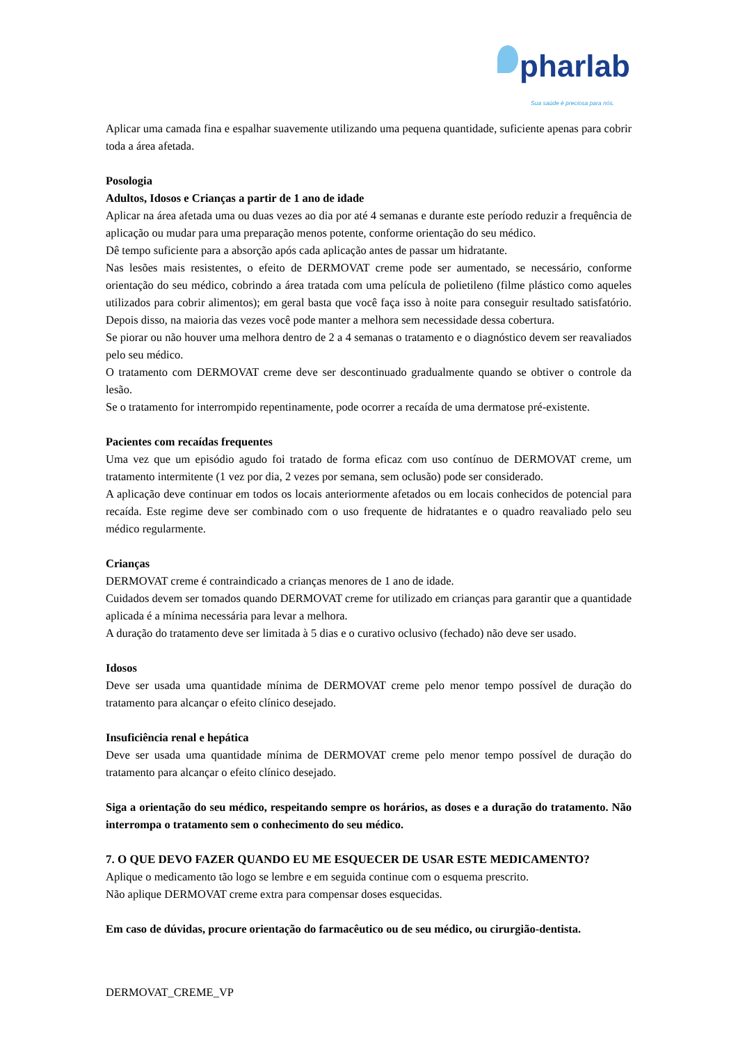pharlab
Sua saúde é preciosa para nós.
Aplicar uma camada fina e espalhar suavemente utilizando uma pequena quantidade, suficiente apenas para cobrir toda a área afetada.
Posologia
Adultos, Idosos e Crianças a partir de 1 ano de idade
Aplicar na área afetada uma ou duas vezes ao dia por até 4 semanas e durante este período reduzir a frequência de aplicação ou mudar para uma preparação menos potente, conforme orientação do seu médico.
Dê tempo suficiente para a absorção após cada aplicação antes de passar um hidratante.
Nas lesões mais resistentes, o efeito de DERMOVAT creme pode ser aumentado, se necessário, conforme orientação do seu médico, cobrindo a área tratada com uma película de polietileno (filme plástico como aqueles utilizados para cobrir alimentos); em geral basta que você faça isso à noite para conseguir resultado satisfatório. Depois disso, na maioria das vezes você pode manter a melhora sem necessidade dessa cobertura.
Se piorar ou não houver uma melhora dentro de 2 a 4 semanas o tratamento e o diagnóstico devem ser reavaliados pelo seu médico.
O tratamento com DERMOVAT creme deve ser descontinuado gradualmente quando se obtiver o controle da lesão.
Se o tratamento for interrompido repentinamente, pode ocorrer a recaída de uma dermatose pré-existente.
Pacientes com recaídas frequentes
Uma vez que um episódio agudo foi tratado de forma eficaz com uso contínuo de DERMOVAT creme, um tratamento intermitente (1 vez por dia, 2 vezes por semana, sem oclusão) pode ser considerado.
A aplicação deve continuar em todos os locais anteriormente afetados ou em locais conhecidos de potencial para recaída. Este regime deve ser combinado com o uso frequente de hidratantes e o quadro reavaliado pelo seu médico regularmente.
Crianças
DERMOVAT creme é contraindicado a crianças menores de 1 ano de idade.
Cuidados devem ser tomados quando DERMOVAT creme for utilizado em crianças para garantir que a quantidade aplicada é a mínima necessária para levar a melhora.
A duração do tratamento deve ser limitada à 5 dias e o curativo oclusivo (fechado) não deve ser usado.
Idosos
Deve ser usada uma quantidade mínima de DERMOVAT creme pelo menor tempo possível de duração do tratamento para alcançar o efeito clínico desejado.
Insuficiência renal e hepática
Deve ser usada uma quantidade mínima de DERMOVAT creme pelo menor tempo possível de duração do tratamento para alcançar o efeito clínico desejado.
Siga a orientação do seu médico, respeitando sempre os horários, as doses e a duração do tratamento. Não interrompa o tratamento sem o conhecimento do seu médico.
7. O QUE DEVO FAZER QUANDO EU ME ESQUECER DE USAR ESTE MEDICAMENTO?
Aplique o medicamento tão logo se lembre e em seguida continue com o esquema prescrito.
Não aplique DERMOVAT creme extra para compensar doses esquecidas.
Em caso de dúvidas, procure orientação do farmacêutico ou de seu médico, ou cirurgião-dentista.
DERMOVAT_CREME_VP